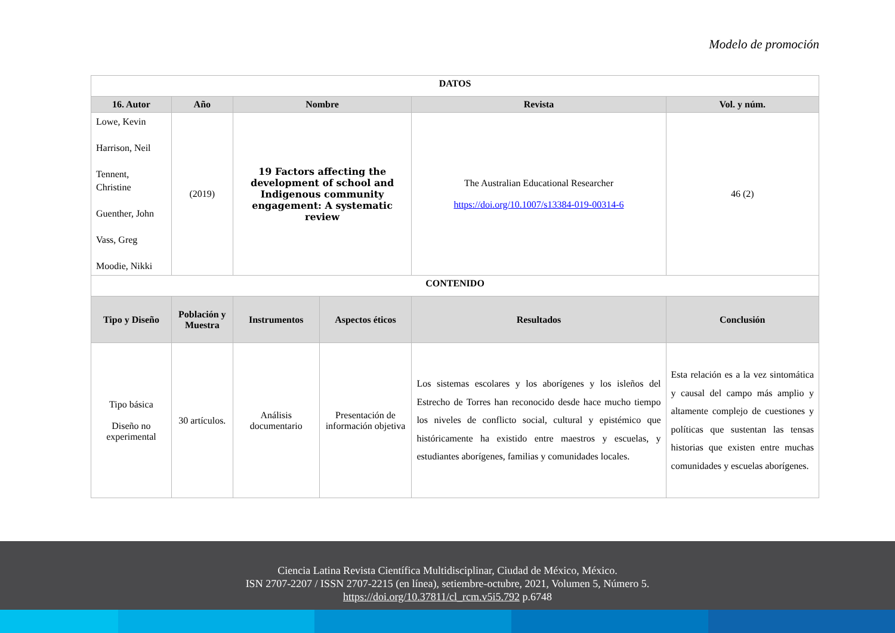Modelo de promoción
| DATOS | | | | | |
| 16. Autor | Año | Nombre | | Revista | Vol. y núm. |
| Lowe, Kevin Harrison, Neil Tennent, Christine Guenther, John Vass, Greg Moodie, Nikki | (2019) | 19 Factors affecting the development of school and Indigenous community engagement: A systematic review | | The Australian Educational Researcher https://doi.org/10.1007/s13384-019-00314-6 | 46 (2) |
| CONTENIDO | | | | | |
| Tipo y Diseño | Población y Muestra | Instrumentos | Aspectos éticos | Resultados | Conclusión |
| Tipo básica Diseño no experimental | 30 artículos. | Análisis documentario | Presentación de información objetiva | Los sistemas escolares y los aborígenes y los isleños del Estrecho de Torres han reconocido desde hace mucho tiempo los niveles de conflicto social, cultural y epistémico que históricamente ha existido entre maestros y escuelas, y estudiantes aborígenes, familias y comunidades locales. | Esta relación es a la vez sintomática y causal del campo más amplio y altamente complejo de cuestiones y políticas que sustentan las tensas historias que existen entre muchas comunidades y escuelas aborígenes. |
Ciencia Latina Revista Científica Multidisciplinar, Ciudad de México, México.
ISN 2707-2207 / ISSN 2707-2215 (en línea), setiembre-octubre, 2021, Volumen 5, Número 5.
https://doi.org/10.37811/cl_rcm.v5i5.792 p.6748